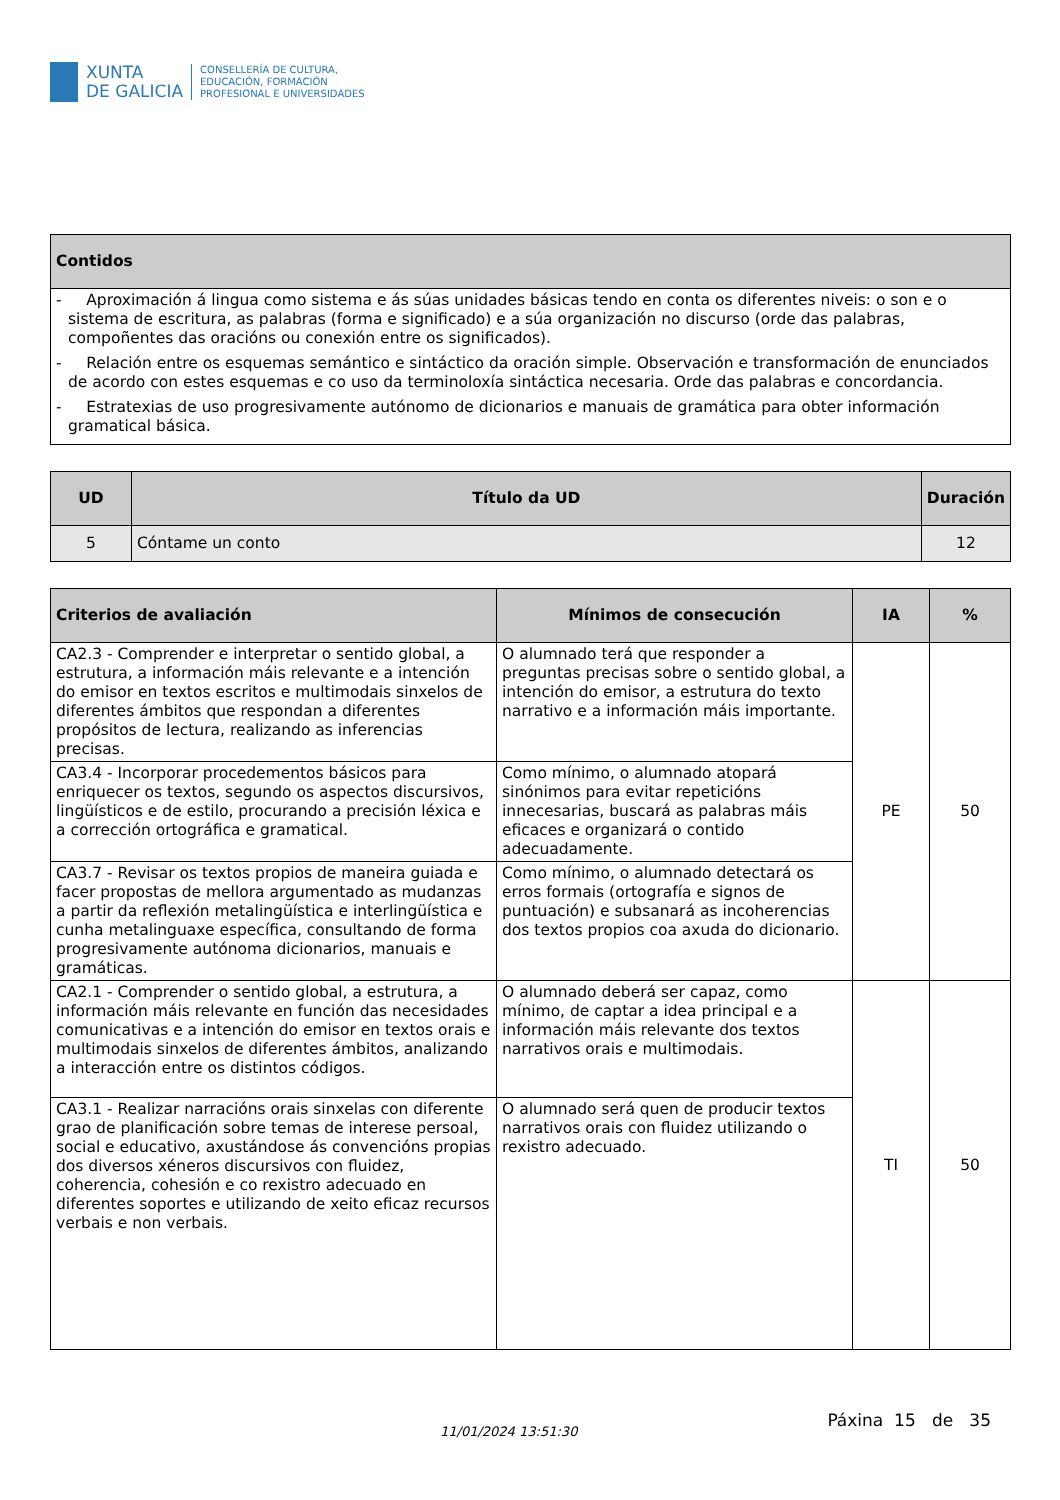XUNTA
DE GALICIA
CONSELLERÍA DE CULTURA,
EDUCACIÓN, FORMACIÓN
PROFESIONAL E UNIVERSIDADES
| Contidos |
| --- |
| - Aproximación á lingua como sistema e ás súas unidades básicas tendo en conta os diferentes niveis: o son e o sistema de escritura, as palabras (forma e significado) e a súa organización no discurso (orde das palabras, compoñentes das oracións ou conexión entre os significados). - Relación entre os esquemas semántico e sintáctico da oración simple. Observación e transformación de enunciados de acordo con estes esquemas e co uso da terminoloxía sintáctica necesaria. Orde das palabras e concordancia. - Estratexias de uso progresivamente autónomo de dicionarios e manuais de gramática para obter información gramatical básica. |
| UD | Título da UD | Duración |
| --- | --- | --- |
| 5 | Cóntame un conto | 12 |
| Criterios de avaliación | Mínimos de consecución | IA | % |
| --- | --- | --- | --- |
| CA2.3 - Comprender e interpretar o sentido global, a estrutura, a información máis relevante e a intención do emisor en textos escritos e multimodais sinxelos de diferentes ámbitos que respondan a diferentes propósitos de lectura, realizando as inferencias precisas. | O alumnado terá que responder a preguntas precisas sobre o sentido global, a intención do emisor, a estrutura do texto narrativo e a información máis importante. | PE | 50 |
| CA3.4 - Incorporar procedementos básicos para enriquecer os textos, segundo os aspectos discursivos, lingüísticos e de estilo, procurando a precisión léxica e a corrección ortográfica e gramatical. | Como mínimo, o alumnado atopará sinónimos para evitar repeticións innecesarias, buscará as palabras máis eficaces e organizará o contido adecuadamente. | | |
| CA3.7 - Revisar os textos propios de maneira guiada e facer propostas de mellora argumentado as mudanzas a partir da reflexión metalingüística e interlingüística e cunha metalinguaxe específica, consultando de forma progresivamente autónoma dicionarios, manuais e gramáticas. | Como mínimo, o alumnado detectará os erros formais (ortografía e signos de puntuación) e subsanará as incoherencias dos textos propios coa axuda do dicionario. | | |
| CA2.1 - Comprender o sentido global, a estrutura, a información máis relevante en función das necesidades comunicativas e a intención do emisor en textos orais e multimodais sinxelos de diferentes ámbitos, analizando a interacción entre os distintos códigos. | O alumnado deberá ser capaz, como mínimo, de captar a idea principal e a información máis relevante dos textos narrativos orais e multimodais. | TI | 50 |
| CA3.1 - Realizar narracións orais sinxelas con diferente grao de planificación sobre temas de interese persoal, social e educativo, axustándose ás convencións propias dos diversos xéneros discursivos con fluidez, coherencia, cohesión e co rexistro adecuado en diferentes soportes e utilizando de xeito eficaz recursos verbais e non verbais. | O alumnado será quen de producir textos narrativos orais con fluidez utilizando o rexistro adecuado. | | |
11/01/2024 13:51:30
Páxina 15 de 35